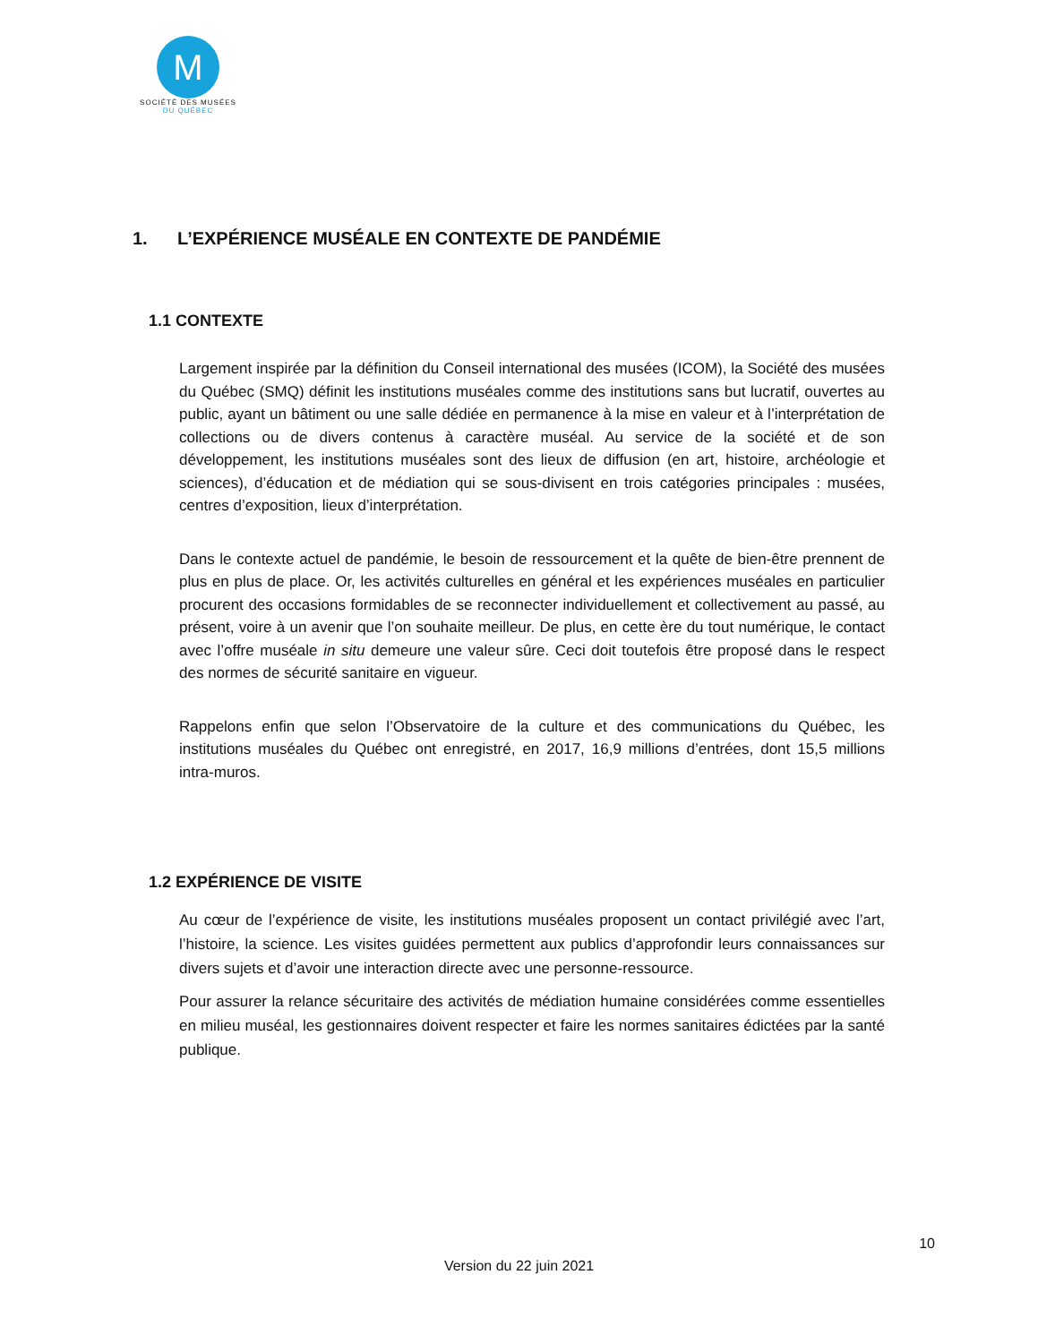M
SOCIÉTÉ DES MUSÉES
DU QUÉBEC
1. L’EXPÉRIENCE MUSÉALE EN CONTEXTE DE PANDÉMIE
1.1 CONTEXTE
Largement inspirée par la définition du Conseil international des musées (ICOM), la Société des musées du Québec (SMQ) définit les institutions muséales comme des institutions sans but lucratif, ouvertes au public, ayant un bâtiment ou une salle dédiée en permanence à la mise en valeur et à l’interprétation de collections ou de divers contenus à caractère muséal. Au service de la société et de son développement, les institutions muséales sont des lieux de diffusion (en art, histoire, archéologie et sciences), d’éducation et de médiation qui se sous-divisent en trois catégories principales : musées, centres d’exposition, lieux d’interprétation.
Dans le contexte actuel de pandémie, le besoin de ressourcement et la quête de bien-être prennent de plus en plus de place. Or, les activités culturelles en général et les expériences muséales en particulier procurent des occasions formidables de se reconnecter individuellement et collectivement au passé, au présent, voire à un avenir que l’on souhaite meilleur. De plus, en cette ère du tout numérique, le contact avec l’offre muséale in situ demeure une valeur sûre. Ceci doit toutefois être proposé dans le respect des normes de sécurité sanitaire en vigueur.
Rappelons enfin que selon l’Observatoire de la culture et des communications du Québec, les institutions muséales du Québec ont enregistré, en 2017, 16,9 millions d’entrées, dont 15,5 millions intra-muros.
1.2 EXPÉRIENCE DE VISITE
Au cœur de l’expérience de visite, les institutions muséales proposent un contact privilégié avec l’art, l’histoire, la science. Les visites guidées permettent aux publics d’approfondir leurs connaissances sur divers sujets et d’avoir une interaction directe avec une personne-ressource.
Pour assurer la relance sécuritaire des activités de médiation humaine considérées comme essentielles en milieu muséal, les gestionnaires doivent respecter et faire les normes sanitaires édictées par la santé publique.
10
Version du 22 juin 2021